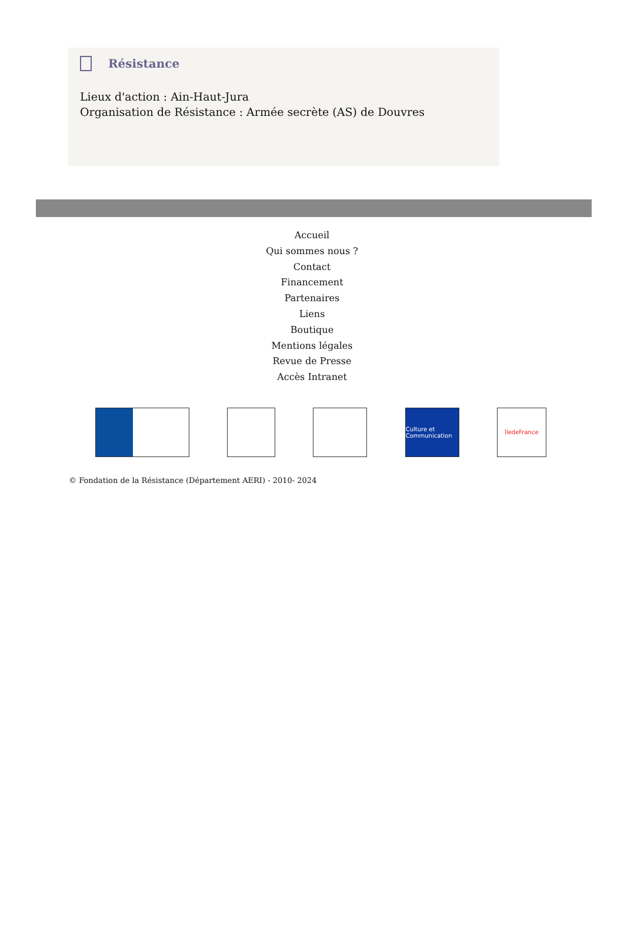Résistance
Lieux d'action : Ain-Haut-Jura
Organisation de Résistance : Armée secrète (AS) de Douvres
Accueil
Qui sommes nous ?
Contact
Financement
Partenaires
Liens
Boutique
Mentions légales
Revue de Presse
Accès Intranet
Culture et Communication
îledeFrance
© Fondation de la Résistance (Département AERI) - 2010- 2024